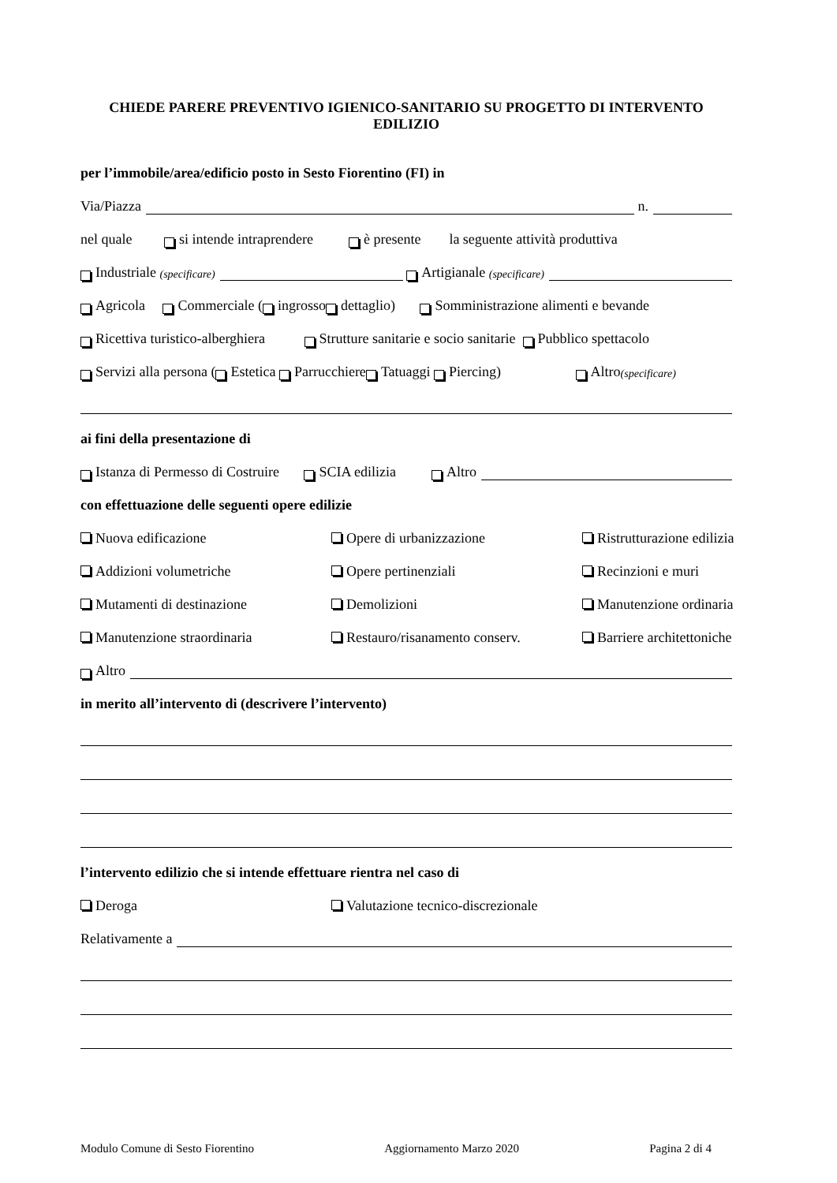CHIEDE PARERE PREVENTIVO IGIENICO-SANITARIO SU PROGETTO DI INTERVENTO EDILIZIO
per l’immobile/area/edificio posto in Sesto Fiorentino (FI) in
Via/Piazza n.
nel quale si intende intraprendere è presente la seguente attività produttiva
Industriale (specificare) Artigianale (specificare)
Agricola Commerciale ( ingrosso dettaglio) Somministrazione alimenti e bevande
Ricettiva turistico-alberghiera Strutture sanitarie e socio sanitarie Pubblico spettacolo
Servizi alla persona ( Estetica Parrucchiere Tatuaggi Piercing) Altro (specificare)
ai fini della presentazione di
Istanza di Permesso di Costruire SCIA edilizia Altro
con effettuazione delle seguenti opere edilizie
Nuova edificazione Opere di urbanizzazione Ristrutturazione edilizia
Addizioni volumetriche Opere pertinenziali Recinzioni e muri
Mutamenti di destinazione Demolizioni Manutenzione ordinaria
Manutenzione straordinaria Restauro/risanamento conserv. Barriere architettoniche
Altro
in merito all’intervento di (descrivere l’intervento)
l’intervento edilizio che si intende effettuare rientra nel caso di
Deroga Valutazione tecnico-discrezionale
Relativamente a
Modulo Comune di Sesto Fiorentino Aggiornamento Marzo 2020 Pagina 2 di 4